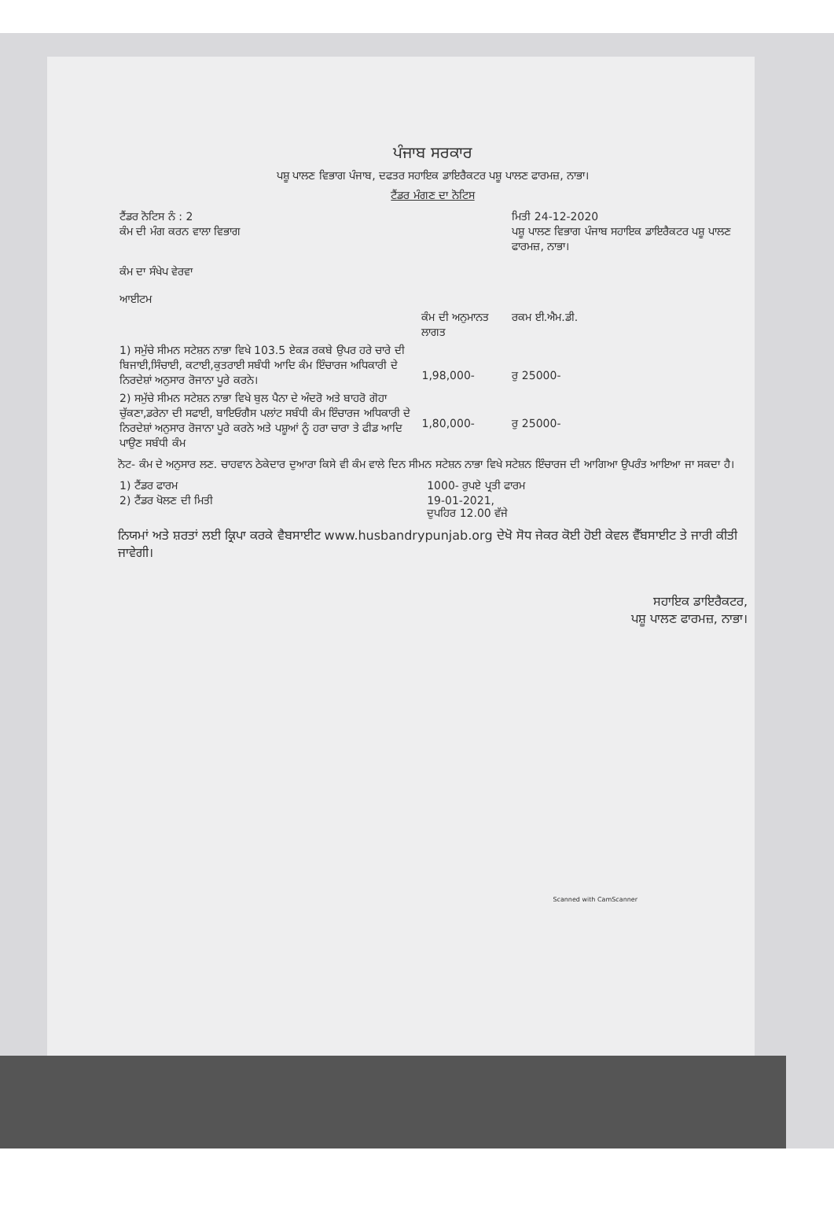ਪੰਜਾਬ ਸਰਕਾਰ
ਪਸ਼ੂ ਪਾਲਣ ਵਿਭਾਗ ਪੰਜਾਬ, ਦਫਤਰ ਸਹਾਇਕ ਡਾਇਰੈਕਟਰ ਪਸ਼ੂ ਪਾਲਣ ਫਾਰਮਜ਼, ਨਾਭਾ।
ਟੈਂਡਰ ਮੰਗਣ ਦਾ ਨੋਟਿਸ
| ਟੈਂਡਰ ਨੋਟਿਸ ਨੰ : 2 ਕੰਮ ਦੀ ਮੰਗ ਕਰਨ ਵਾਲਾ ਵਿਭਾਗ ਕੰਮ ਦਾ ਸੰਖੇਪ ਵੇਰਵਾ ਆਈਟਮ | | ਮਿਤੀ 24-12-2020 ਪਸ਼ੂ ਪਾਲਣ ਵਿਭਾਗ ਪੰਜਾਬ ਸਹਾਇਕ ਡਾਇਰੈਕਟਰ ਪਸ਼ੂ ਪਾਲਣ ਫਾਰਮਜ਼, ਨਾਭਾ। |
| | ਕੰਮ ਦੀ ਅਨੁਮਾਨਤ ਲਾਗਤ | ਰਕਮ ਈ.ਐਮ.ਡੀ. |
| 1) ਸਮੁੱਚੇ ਸੀਮਨ ਸਟੇਸ਼ਨ ਨਾਭਾ ਵਿਖੇ 103.5 ਏਕੜ ਰਕਬੇ ਉਪਰ ਹਰੇ ਚਾਰੇ ਦੀ ਬਿਜਾਈ,ਸਿੰਚਾਈ, ਕਟਾਈ,ਕੁਤਰਾਈ ਸਬੰਧੀ ਆਦਿ ਕੰਮ ਇੰਚਾਰਜ ਅਧਿਕਾਰੀ ਦੇ ਨਿਰਦੇਸ਼ਾਂ ਅਨੁਸਾਰ ਰੋਜਾਨਾ ਪੂਰੇ ਕਰਨੇ। | 1,98,000- | ਰੁ 25000- |
| 2) ਸਮੁੱਚੇ ਸੀਮਨ ਸਟੇਸ਼ਨ ਨਾਭਾ ਵਿਖੇ ਬੁਲ ਪੈਨਾ ਦੇ ਅੰਦਰੋ ਅਤੇ ਬਾਹਰੋ ਗੋਹਾ ਚੁੱਕਣਾ,ਡਰੇਨਾ ਦੀ ਸਫਾਈ, ਬਾਇਓਗੈਸ ਪਲਾਂਟ ਸਬੰਧੀ ਕੰਮ ਇੰਚਾਰਜ ਅਧਿਕਾਰੀ ਦੇ ਨਿਰਦੇਸ਼ਾਂ ਅਨੁਸਾਰ ਰੋਜਾਨਾ ਪੂਰੇ ਕਰਨੇ ਅਤੇ ਪਸ਼ੂਆਂ ਨੂੰ ਹਰਾ ਚਾਰਾ ਤੇ ਫੀਡ ਆਦਿ ਪਾਉਣ ਸਬੰਧੀ ਕੰਮ | 1,80,000- | ਰੁ 25000- |
ਨੋਟ- ਕੰਮ ਦੇ ਅਨੁਸਾਰ ਲਣ. ਚਾਹਵਾਨ ਠੇਕੇਦਾਰ ਦੁਆਰਾ ਕਿਸੇ ਵੀ ਕੰਮ ਵਾਲੇ ਦਿਨ ਸੀਮਨ ਸਟੇਸ਼ਨ ਨਾਭਾ ਵਿਖੇ ਸਟੇਸ਼ਨ ਇੰਚਾਰਜ ਦੀ ਆਗਿਆ ਉਪਰੰਤ ਆਇਆ ਜਾ ਸਕਦਾ ਹੈ।
| 1) ਟੈਂਡਰ ਫਾਰਮ 2) ਟੈਂਡਰ ਖੋਲਣ ਦੀ ਮਿਤੀ | 1000- ਰੁਪਏ ਪ੍ਰਤੀ ਫਾਰਮ 19-01-2021, ਦੁਪਹਿਰ 12.00 ਵੱਜੇ |
ਨਿਯਮਾਂ ਅਤੇ ਸ਼ਰਤਾਂ ਲਈ ਕ੍ਰਿਪਾ ਕਰਕੇ ਵੈਬਸਾਈਟ www.husbandrypunjab.org ਦੇਖੋ ਸੋਧ ਜੇਕਰ ਕੋਈ ਹੋਈ ਕੇਵਲ ਵੈੱਬਸਾਈਟ ਤੇ ਜਾਰੀ ਕੀਤੀ ਜਾਵੇਗੀ।
ਸਹਾਇਕ ਡਾਇਰੈਕਟਰ,
ਪਸ਼ੂ ਪਾਲਣ ਫਾਰਮਜ਼, ਨਾਭਾ।
Scanned with CamScanner